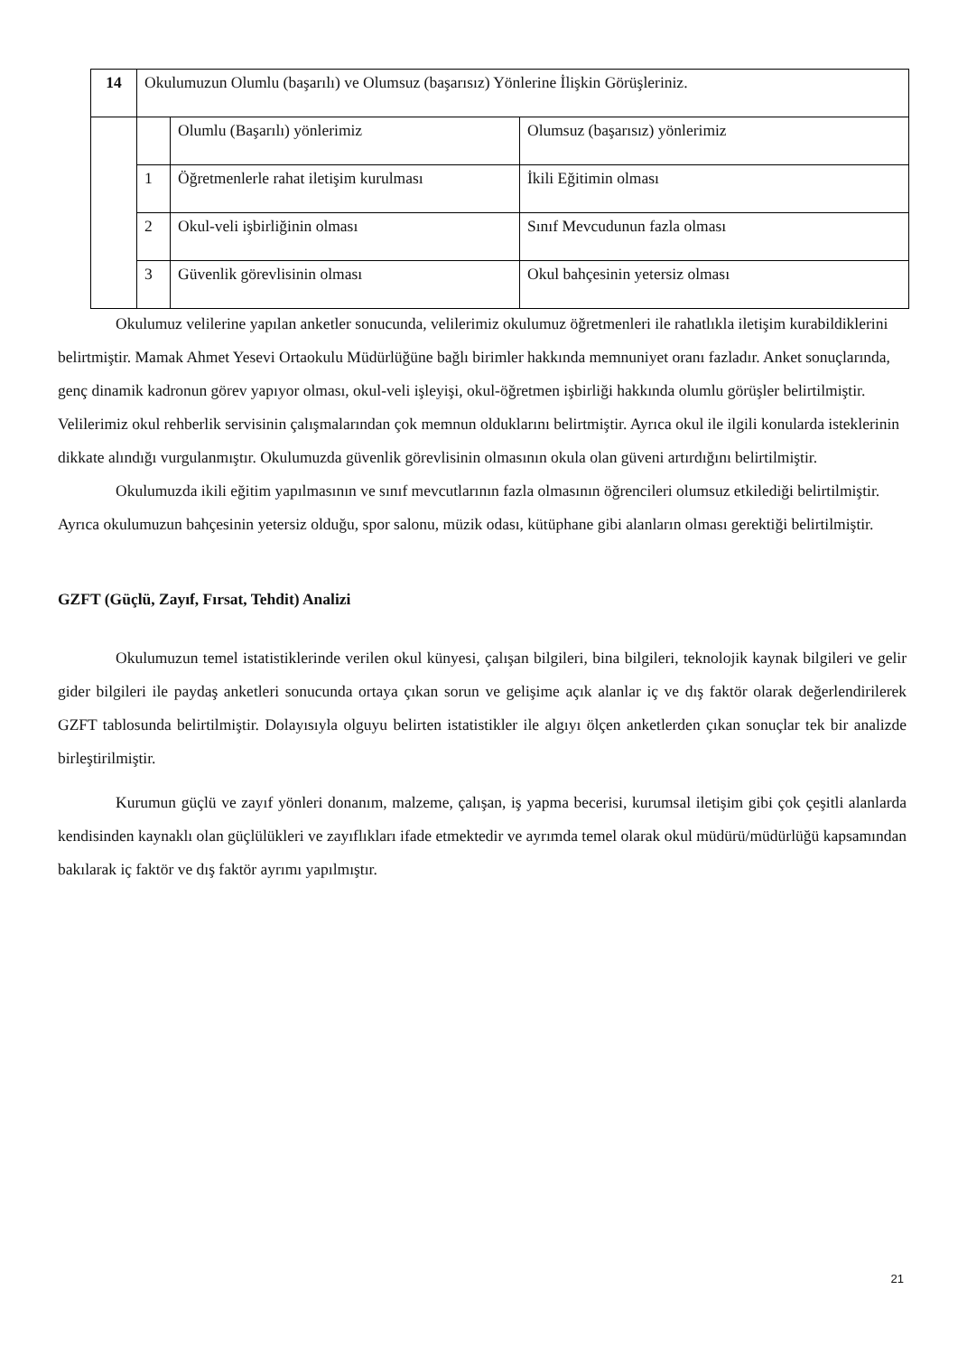| 14 | Okulumuzun Olumlu (başarılı) ve Olumsuz (başarısız) Yönlerine İlişkin Görüşleriniz. | | |
| | | Olumlu (Başarılı) yönlerimiz | Olumsuz (başarısız) yönlerimiz |
| | 1 | Öğretmenlerle rahat iletişim kurulması | İkili Eğitimin olması |
| | 2 | Okul-veli işbirliğinin olması | Sınıf Mevcudunun fazla olması |
| | 3 | Güvenlik görevlisinin olması | Okul bahçesinin yetersiz olması |
Okulumuz velilerine yapılan anketler sonucunda, velilerimiz okulumuz öğretmenleri ile rahatlıkla iletişim kurabildiklerini belirtmiştir. Mamak Ahmet Yesevi Ortaokulu Müdürlüğüne bağlı birimler hakkında memnuniyet oranı fazladır. Anket sonuçlarında, genç dinamik kadronun görev yapıyor olması, okul-veli işleyişi, okul-öğretmen işbirliği hakkında olumlu görüşler belirtilmiştir. Velilerimiz okul rehberlik servisinin çalışmalarından çok memnun olduklarını belirtmiştir. Ayrıca okul ile ilgili konularda isteklerinin dikkate alındığı vurgulanmıştır. Okulumuzda güvenlik görevlisinin olmasının okula olan güveni artırdığını belirtilmiştir.
Okulumuzda ikili eğitim yapılmasının ve sınıf mevcutlarının fazla olmasının öğrencileri olumsuz etkilediği belirtilmiştir. Ayrıca okulumuzun bahçesinin yetersiz olduğu, spor salonu, müzik odası, kütüphane gibi alanların olması gerektiği belirtilmiştir.
GZFT (Güçlü, Zayıf, Fırsat, Tehdit) Analizi
Okulumuzun temel istatistiklerinde verilen okul künyesi, çalışan bilgileri, bina bilgileri, teknolojik kaynak bilgileri ve gelir gider bilgileri ile paydaş anketleri sonucunda ortaya çıkan sorun ve gelişime açık alanlar iç ve dış faktör olarak değerlendirilerek GZFT tablosunda belirtilmiştir. Dolayısıyla olguyu belirten istatistikler ile algıyı ölçen anketlerden çıkan sonuçlar tek bir analizde birleştirilmiştir.
Kurumun güçlü ve zayıf yönleri donanım, malzeme, çalışan, iş yapma becerisi, kurumsal iletişim gibi çok çeşitli alanlarda kendisinden kaynaklı olan güçlülükleri ve zayıflıkları ifade etmektedir ve ayrımda temel olarak okul müdürü/müdürlüğü kapsamından bakılarak iç faktör ve dış faktör ayrımı yapılmıştır.
21